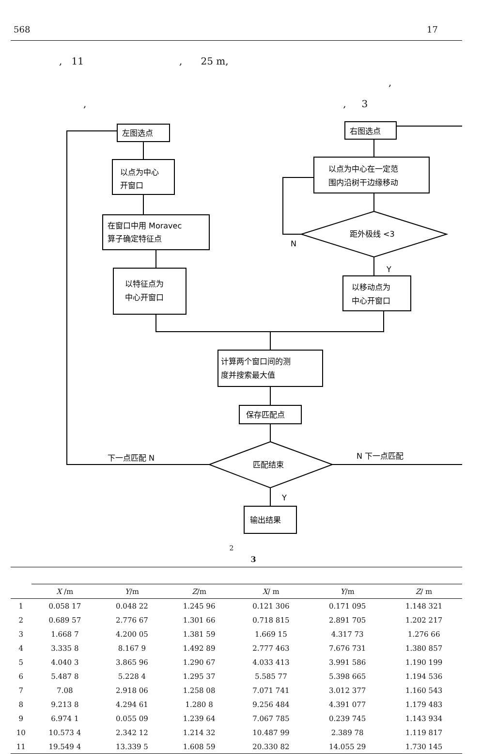568 17
, 11 , 25 m,
,
,, 3
左图选点
以点为中心
开窗口
在窗口中用 Moravec
算子确定特征点
以特征点为
中心开窗口
右图选点
以点为中心在一定范
围内沿树干边缘移动
距外极线 <3
N
Y
以移动点为
中心开窗口
计算两个窗口间的测
度并搜索最大值
保存匹配点
匹配结束
下一点匹配 N
N 下一点匹配
Y
输出结果
2
3
| | X /m | Y /m | Z /m | X / m | Y /m | Z / m |
| --- | --- | --- | --- | --- | --- | --- |
| 1 | 0.058 17 | 0.048 22 | 1.245 96 | 0.121 306 | 0.171 095 | 1.148 321 |
| 2 | 0.689 57 | 2.776 67 | 1.301 66 | 0.718 815 | 2.891 705 | 1.202 217 |
| 3 | 1.668 7 | 4.200 05 | 1.381 59 | 1.669 15 | 4.317 73 | 1.276 66 |
| 4 | 3.335 8 | 8.167 9 | 1.492 89 | 2.777 463 | 7.676 731 | 1.380 857 |
| 5 | 4.040 3 | 3.865 96 | 1.290 67 | 4.033 413 | 3.991 586 | 1.190 199 |
| 6 | 5.487 8 | 5.228 4 | 1.295 37 | 5.585 77 | 5.398 665 | 1.194 536 |
| 7 | 7.08 | 2.918 06 | 1.258 08 | 7.071 741 | 3.012 377 | 1.160 543 |
| 8 | 9.213 8 | 4.294 61 | 1.280 8 | 9.256 484 | 4.391 077 | 1.179 483 |
| 9 | 6.974 1 | 0.055 09 | 1.239 64 | 7.067 785 | 0.239 745 | 1.143 934 |
| 10 | 10.573 4 | 2.342 12 | 1.214 32 | 10.487 99 | 2.389 78 | 1.119 817 |
| 11 | 19.549 4 | 13.339 5 | 1.608 59 | 20.330 82 | 14.055 29 | 1.730 145 |